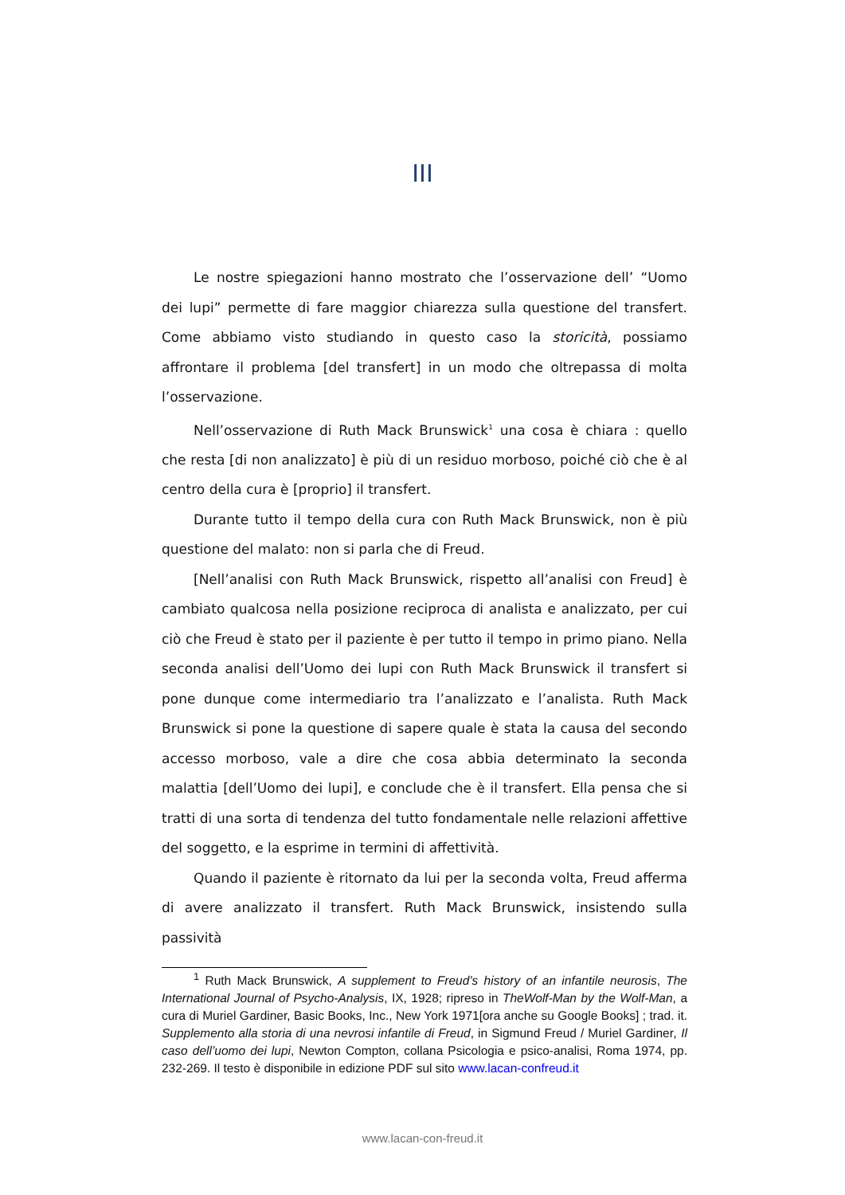III
Le nostre spiegazioni hanno mostrato che l’osservazione dell’ “Uomo dei lupi” permette di fare maggior chiarezza sulla questione del transfert. Come abbiamo visto studiando in questo caso la storicità, possiamo affrontare il problema [del transfert] in un modo che oltrepassa di molta l’osservazione.
Nell’osservazione di Ruth Mack Brunswick<sup>1</sup> una cosa è chiara : quello che resta [di non analizzato] è più di un residuo morboso, poiché ciò che è al centro della cura è [proprio] il transfert.
Durante tutto il tempo della cura con Ruth Mack Brunswick, non è più questione del malato: non si parla che di Freud.
[Nell’analisi con Ruth Mack Brunswick, rispetto all’analisi con Freud] è cambiato qualcosa nella posizione reciproca di analista e analizzato, per cui ciò che Freud è stato per il paziente è per tutto il tempo in primo piano. Nella seconda analisi dell’Uomo dei lupi con Ruth Mack Brunswick il transfert si pone dunque come intermediario tra l’analizzato e l’analista. Ruth Mack Brunswick si pone la questione di sapere quale è stata la causa del secondo accesso morboso, vale a dire che cosa abbia determinato la seconda malattia [dell’Uomo dei lupi], e conclude che è il transfert. Ella pensa che si tratti di una sorta di tendenza del tutto fondamentale nelle relazioni affettive del soggetto, e la esprime in termini di affettività.
Quando il paziente è ritornato da lui per la seconda volta, Freud afferma di avere analizzato il transfert. Ruth Mack Brunswick, insistendo sulla passività
<sup>1</sup> Ruth Mack Brunswick, A supplement to Freud’s history of an infantile neurosis, The International Journal of Psycho-Analysis, IX, 1928; ripreso in TheWolf-Man by the Wolf-Man, a cura di Muriel Gardiner, Basic Books, Inc., New York 1971[ora anche su Google Books] ; trad. it. Supplemento alla storia di una nevrosi infantile di Freud, in Sigmund Freud / Muriel Gardiner, Il caso dell’uomo dei lupi, Newton Compton, collana Psicologia e psico-analisi, Roma 1974, pp. 232-269. Il testo è disponibile in edizione PDF sul sito www.lacan-confreud.it
www.lacan-con-freud.it